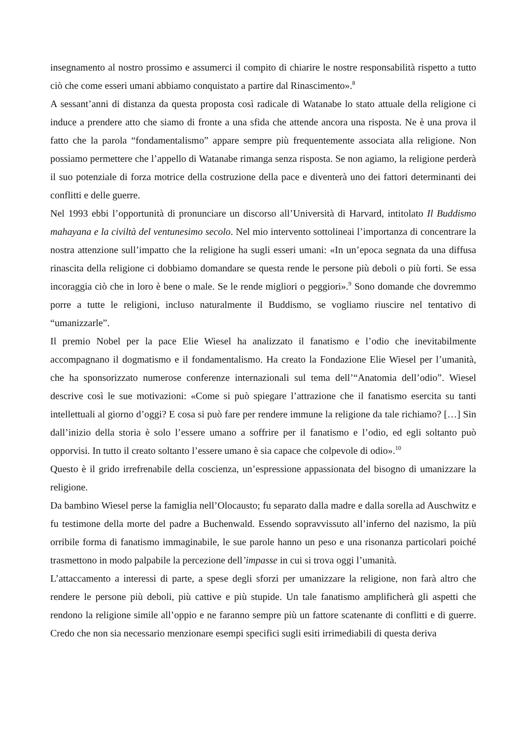insegnamento al nostro prossimo e assumerci il compito di chiarire le nostre responsabilità rispetto a tutto ciò che come esseri umani abbiamo conquistato a partire dal Rinascimento».<sup>8</sup>
A sessant’anni di distanza da questa proposta così radicale di Watanabe lo stato attuale della religione ci induce a prendere atto che siamo di fronte a una sfida che attende ancora una risposta. Ne è una prova il fatto che la parola “fondamentalismo” appare sempre più frequentemente associata alla religione. Non possiamo permettere che l’appello di Watanabe rimanga senza risposta. Se non agiamo, la religione perderà il suo potenziale di forza motrice della costruzione della pace e diventerà uno dei fattori determinanti dei conflitti e delle guerre.
Nel 1993 ebbi l’opportunità di pronunciare un discorso all’Università di Harvard, intitolato Il Buddismo mahayana e la civiltà del ventunesimo secolo. Nel mio intervento sottolineai l’importanza di concentrare la nostra attenzione sull’impatto che la religione ha sugli esseri umani: «In un’epoca segnata da una diffusa rinascita della religione ci dobbiamo domandare se questa rende le persone più deboli o più forti. Se essa incoraggia ciò che in loro è bene o male. Se le rende migliori o peggiori».<sup>9</sup> Sono domande che dovremmo porre a tutte le religioni, incluso naturalmente il Buddismo, se vogliamo riuscire nel tentativo di “umanizzarle”.
Il premio Nobel per la pace Elie Wiesel ha analizzato il fanatismo e l’odio che inevitabilmente accompagnano il dogmatismo e il fondamentalismo. Ha creato la Fondazione Elie Wiesel per l’umanità, che ha sponsorizzato numerose conferenze internazionali sul tema dell’“Anatomia dell’odio”. Wiesel descrive così le sue motivazioni: «Come si può spiegare l’attrazione che il fanatismo esercita su tanti intellettuali al giorno d’oggi? E cosa si può fare per rendere immune la religione da tale richiamo? […] Sin dall’inizio della storia è solo l’essere umano a soffrire per il fanatismo e l’odio, ed egli soltanto può opporvisi. In tutto il creato soltanto l’essere umano è sia capace che colpevole di odio».<sup>10</sup>
Questo è il grido irrefrenabile della coscienza, un’espressione appassionata del bisogno di umanizzare la religione.
Da bambino Wiesel perse la famiglia nell’Olocausto; fu separato dalla madre e dalla sorella ad Auschwitz e fu testimone della morte del padre a Buchenwald. Essendo sopravvissuto all’inferno del nazismo, la più orribile forma di fanatismo immaginabile, le sue parole hanno un peso e una risonanza particolari poiché trasmettono in modo palpabile la percezione dell’impasse in cui si trova oggi l’umanità.
L’attaccamento a interessi di parte, a spese degli sforzi per umanizzare la religione, non farà altro che rendere le persone più deboli, più cattive e più stupide. Un tale fanatismo amplificherà gli aspetti che rendono la religione simile all’oppio e ne faranno sempre più un fattore scatenante di conflitti e di guerre. Credo che non sia necessario menzionare esempi specifici sugli esiti irrimediabili di questa deriva